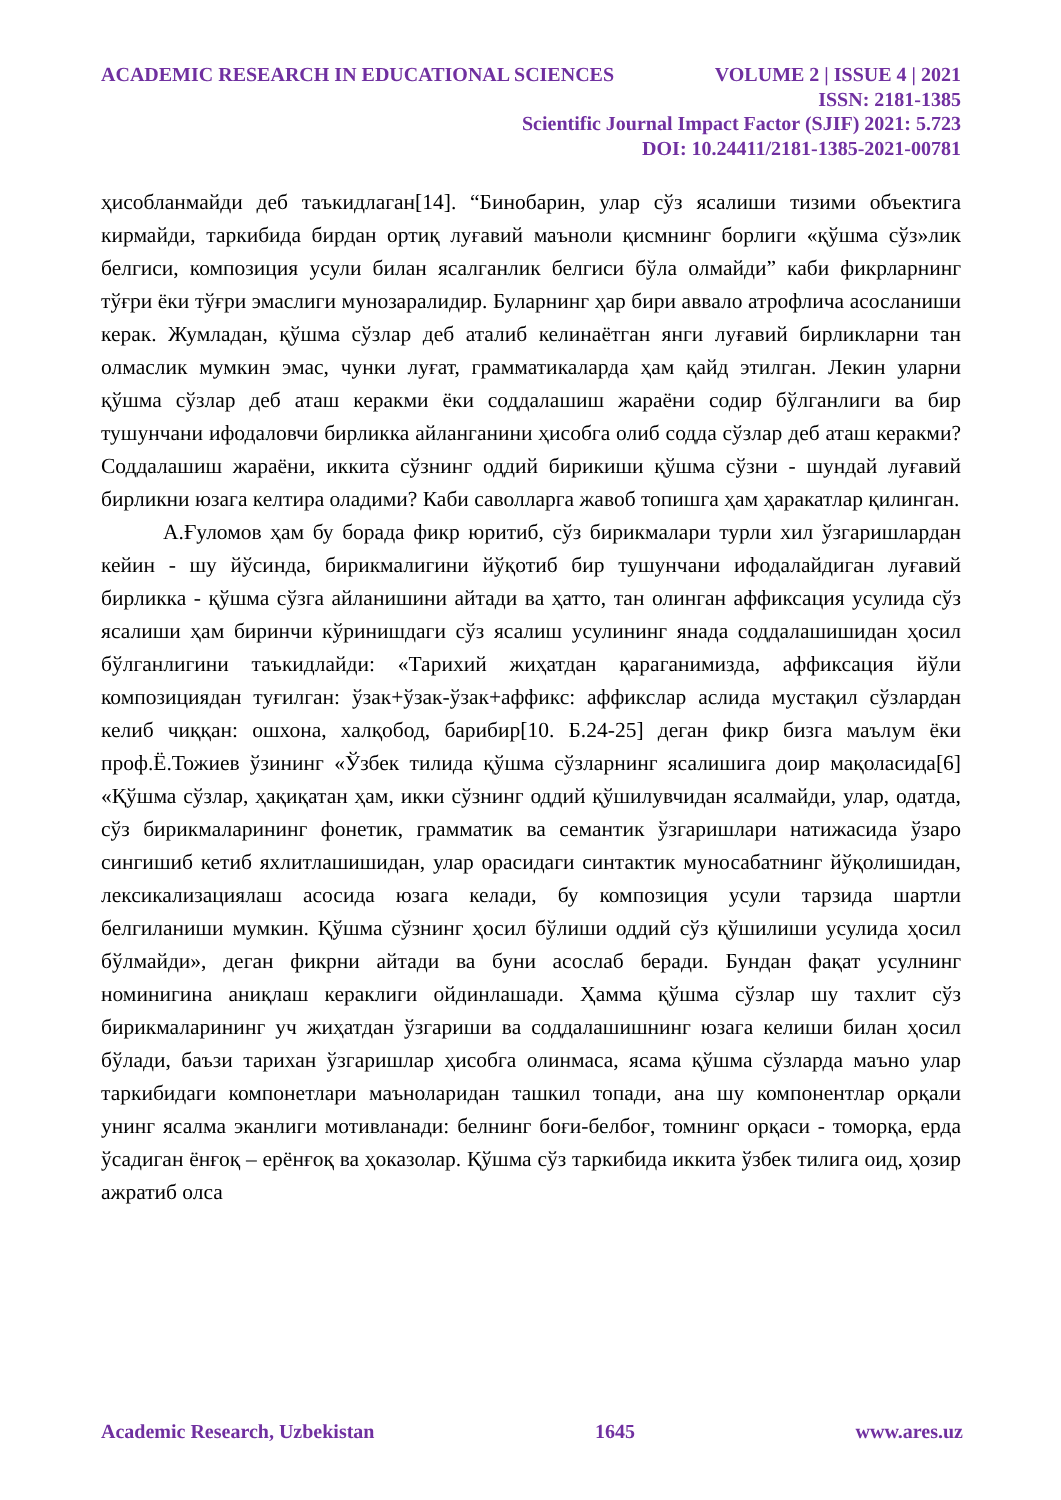ACADEMIC RESEARCH IN EDUCATIONAL SCIENCES VOLUME 2 | ISSUE 4 | 2021
ISSN: 2181-1385
Scientific Journal Impact Factor (SJIF) 2021: 5.723
DOI: 10.24411/2181-1385-2021-00781
ҳисобланмайди деб таъкидлаган[14]. “Бинобарин, улар сўз ясалиши тизими объектига кирмайди, таркибида бирдан ортиқ луғавий маъноли қисмнинг борлиги «қўшма сўз»лик белгиси, композиция усули билан ясалганлик белгиси бўла олмайди” каби фикрларнинг тўғри ёки тўғри эмаслиги мунозаралидир. Буларнинг ҳар бири аввало атрофлича асосланиши керак. Жумладан, қўшма сўзлар деб аталиб келинаётган янги луғавий бирликларни тан олмаслик мумкин эмас, чунки луғат, грамматикаларда ҳам қайд этилган. Лекин уларни қўшма сўзлар деб аташ керакми ёки соддалашиш жараёни содир бўлганлиги ва бир тушунчани ифодаловчи бирликка айланганини ҳисобга олиб содда сўзлар деб аташ керакми? Соддалашиш жараёни, иккита сўзнинг оддий бирикиши қўшма сўзни - шундай луғавий бирликни юзага келтира оладими? Каби саволларга жавоб топишга ҳам ҳаракатлар қилинган.
А.Ғуломов ҳам бу борада фикр юритиб, сўз бирикмалари турли хил ўзгаришлардан кейин - шу йўсинда, бирикмалигини йўқотиб бир тушунчани ифодалайдиган луғавий бирликка - қўшма сўзга айланишини айтади ва ҳатто, тан олинган аффиксация усулида сўз ясалиши ҳам биринчи кўринишдаги сўз ясалиш усулининг янада соддалашишидан ҳосил бўлганлигини таъкидлайди: «Тарихий жиҳатдан қараганимизда, аффиксация йўли композициядан туғилган: ўзак+ўзак-ўзак+аффикс: аффикслар аслида мустақил сўзлардан келиб чиққан: ошхона, халқобод, барибир[10. Б.24-25] деган фикр бизга маълум ёки проф.Ё.Тожиев ўзининг «Ўзбек тилида қўшма сўзларнинг ясалишига доир мақоласида[6] «Қўшма сўзлар, ҳақиқатан ҳам, икки сўзнинг оддий қўшилувчидан ясалмайди, улар, одатда, сўз бирикмаларининг фонетик, грамматик ва семантик ўзгаришлари натижасида ўзаро сингишиб кетиб яхлитлашишидан, улар орасидаги синтактик муносабатнинг йўқолишидан, лексикализациялаш асосида юзага келади, бу композиция усули тарзида шартли белгиланиши мумкин. Қўшма сўзнинг ҳосил бўлиши оддий сўз қўшилиши усулида ҳосил бўлмайди», деган фикрни айтади ва буни асослаб беради. Бундан фақат усулнинг номинигина аниқлаш кераклиги ойдинлашади. Ҳамма қўшма сўзлар шу тахлит сўз бирикмаларининг уч жиҳатдан ўзгариши ва соддалашишнинг юзага келиши билан ҳосил бўлади, баъзи тарихан ўзгаришлар ҳисобга олинмаса, ясама қўшма сўзларда маъно улар таркибидаги компонетлари маъноларидан ташкил топади, ана шу компонентлар орқали унинг ясалма эканлиги мотивланади: белнинг боғи-белбоғ, томнинг орқаси - томорқа, ерда ўсадиган ёнғоқ – ерёнғоқ ва ҳоказолар. Қўшма сўз таркибида иккита ўзбек тилига оид, ҳозир ажратиб олса
Academic Research, Uzbekistan 1645 www.ares.uz